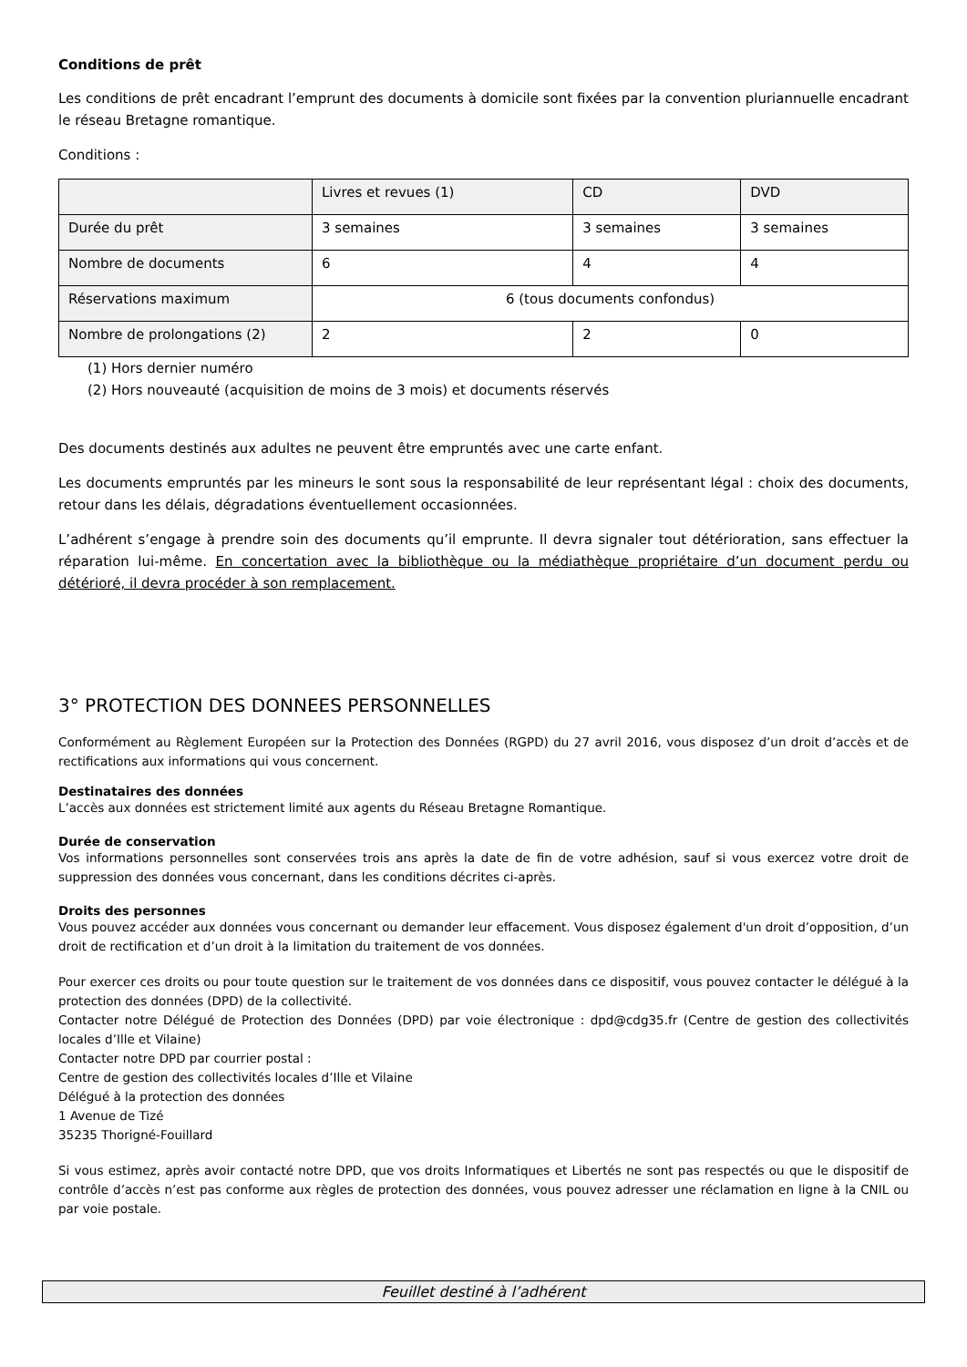Conditions de prêt
Les conditions de prêt encadrant l’emprunt des documents à domicile sont fixées par la convention pluriannuelle encadrant le réseau Bretagne romantique.
Conditions :
| | Livres et revues (1) | CD | DVD |
| Durée du prêt | 3 semaines | 3 semaines | 3 semaines |
| Nombre de documents | 6 | 4 | 4 |
| Réservations maximum | 6 (tous documents confondus) | | |
| Nombre de prolongations (2) | 2 | 2 | 0 |
(1) Hors dernier numéro
(2) Hors nouveauté (acquisition de moins de 3 mois) et documents réservés
Des documents destinés aux adultes ne peuvent être empruntés avec une carte enfant.
Les documents empruntés par les mineurs le sont sous la responsabilité de leur représentant légal : choix des documents, retour dans les délais, dégradations éventuellement occasionnées.
L’adhérent s’engage à prendre soin des documents qu’il emprunte. Il devra signaler tout détérioration, sans effectuer la réparation lui-même. En concertation avec la bibliothèque ou la médiathèque propriétaire d’un document perdu ou détérioré, il devra procéder à son remplacement.
3° PROTECTION DES DONNEES PERSONNELLES
Conformément au Règlement Européen sur la Protection des Données (RGPD) du 27 avril 2016, vous disposez d’un droit d’accès et de rectifications aux informations qui vous concernent.
Destinataires des données
L’accès aux données est strictement limité aux agents du Réseau Bretagne Romantique.
Durée de conservation
Vos informations personnelles sont conservées trois ans après la date de fin de votre adhésion, sauf si vous exercez votre droit de suppression des données vous concernant, dans les conditions décrites ci-après.
Droits des personnes
Vous pouvez accéder aux données vous concernant ou demander leur effacement. Vous disposez également d'un droit d’opposition, d’un droit de rectification et d’un droit à la limitation du traitement de vos données.
Pour exercer ces droits ou pour toute question sur le traitement de vos données dans ce dispositif, vous pouvez contacter le délégué à la protection des données (DPD) de la collectivité.
Contacter notre Délégué de Protection des Données (DPD) par voie électronique : dpd@cdg35.fr (Centre de gestion des collectivités locales d’Ille et Vilaine)
Contacter notre DPD par courrier postal :
Centre de gestion des collectivités locales d’Ille et Vilaine
Délégué à la protection des données
1 Avenue de Tizé
35235 Thorigné-Fouillard
Si vous estimez, après avoir contacté notre DPD, que vos droits Informatiques et Libertés ne sont pas respectés ou que le dispositif de contrôle d’accès n’est pas conforme aux règles de protection des données, vous pouvez adresser une réclamation en ligne à la CNIL ou par voie postale.
Feuillet destiné à l’adhérent